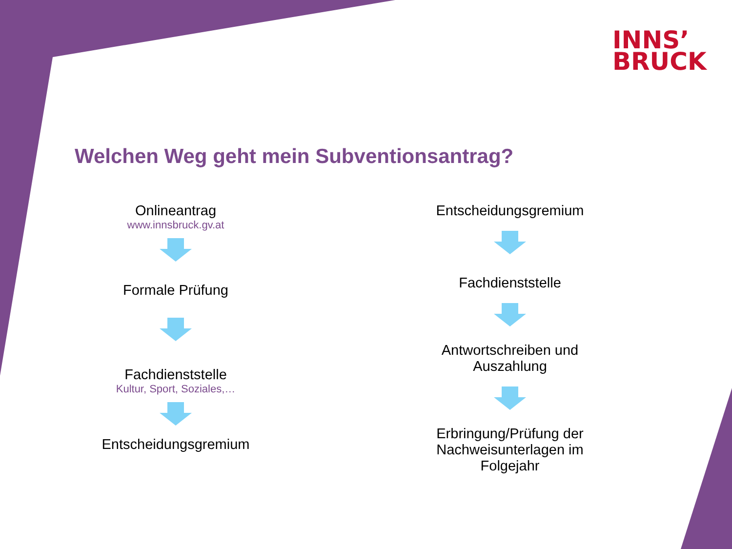INNS’
BRUCK
Welchen Weg geht mein Subventionsantrag?
Onlineantrag
www.innsbruck.gv.at
Formale Prüfung
Fachdienststelle
Kultur, Sport, Soziales,…
Entscheidungsgremium
Entscheidungsgremium
Fachdienststelle
Antwortschreiben und
Auszahlung
Erbringung/Prüfung der
Nachweisunterlagen im
Folgejahr